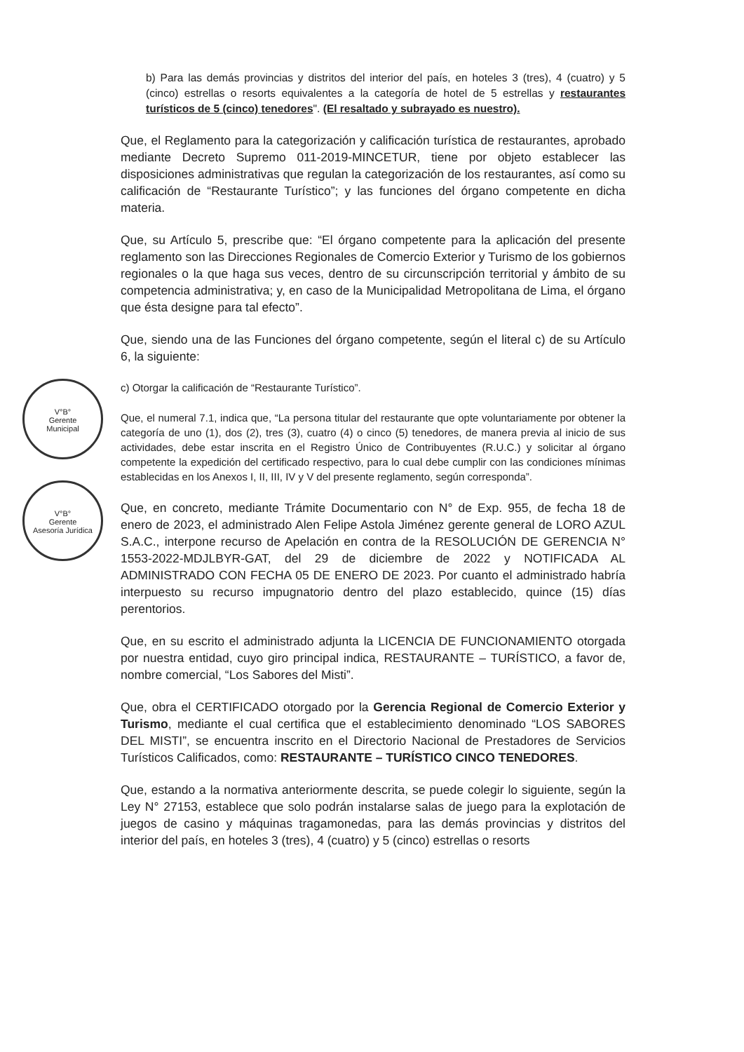V°B°
Gerente
Municipal
V°B°
Gerente
Asesoría Jurídica
b) Para las demás provincias y distritos del interior del país, en hoteles 3 (tres), 4 (cuatro) y 5 (cinco) estrellas o resorts equivalentes a la categoría de hotel de 5 estrellas y restaurantes turísticos de 5 (cinco) tenedores". (El resaltado y subrayado es nuestro).
Que, el Reglamento para la categorización y calificación turística de restaurantes, aprobado mediante Decreto Supremo 011-2019-MINCETUR, tiene por objeto establecer las disposiciones administrativas que regulan la categorización de los restaurantes, así como su calificación de “Restaurante Turístico”; y las funciones del órgano competente en dicha materia.
Que, su Artículo 5, prescribe que: “El órgano competente para la aplicación del presente reglamento son las Direcciones Regionales de Comercio Exterior y Turismo de los gobiernos regionales o la que haga sus veces, dentro de su circunscripción territorial y ámbito de su competencia administrativa; y, en caso de la Municipalidad Metropolitana de Lima, el órgano que ésta designe para tal efecto”.
Que, siendo una de las Funciones del órgano competente, según el literal c) de su Artículo 6, la siguiente:
c) Otorgar la calificación de “Restaurante Turístico”.
Que, el numeral 7.1, indica que, “La persona titular del restaurante que opte voluntariamente por obtener la categoría de uno (1), dos (2), tres (3), cuatro (4) o cinco (5) tenedores, de manera previa al inicio de sus actividades, debe estar inscrita en el Registro Único de Contribuyentes (R.U.C.) y solicitar al órgano competente la expedición del certificado respectivo, para lo cual debe cumplir con las condiciones mínimas establecidas en los Anexos I, II, III, IV y V del presente reglamento, según corresponda”.
Que, en concreto, mediante Trámite Documentario con N° de Exp. 955, de fecha 18 de enero de 2023, el administrado Alen Felipe Astola Jiménez gerente general de LORO AZUL S.A.C., interpone recurso de Apelación en contra de la RESOLUCIÓN DE GERENCIA N° 1553-2022-MDJLBYR-GAT, del 29 de diciembre de 2022 y NOTIFICADA AL ADMINISTRADO CON FECHA 05 DE ENERO DE 2023. Por cuanto el administrado habría interpuesto su recurso impugnatorio dentro del plazo establecido, quince (15) días perentorios.
Que, en su escrito el administrado adjunta la LICENCIA DE FUNCIONAMIENTO otorgada por nuestra entidad, cuyo giro principal indica, RESTAURANTE – TURÍSTICO, a favor de, nombre comercial, “Los Sabores del Misti”.
Que, obra el CERTIFICADO otorgado por la Gerencia Regional de Comercio Exterior y Turismo, mediante el cual certifica que el establecimiento denominado “LOS SABORES DEL MISTI”, se encuentra inscrito en el Directorio Nacional de Prestadores de Servicios Turísticos Calificados, como: RESTAURANTE – TURÍSTICO CINCO TENEDORES.
Que, estando a la normativa anteriormente descrita, se puede colegir lo siguiente, según la Ley N° 27153, establece que solo podrán instalarse salas de juego para la explotación de juegos de casino y máquinas tragamonedas, para las demás provincias y distritos del interior del país, en hoteles 3 (tres), 4 (cuatro) y 5 (cinco) estrellas o resorts